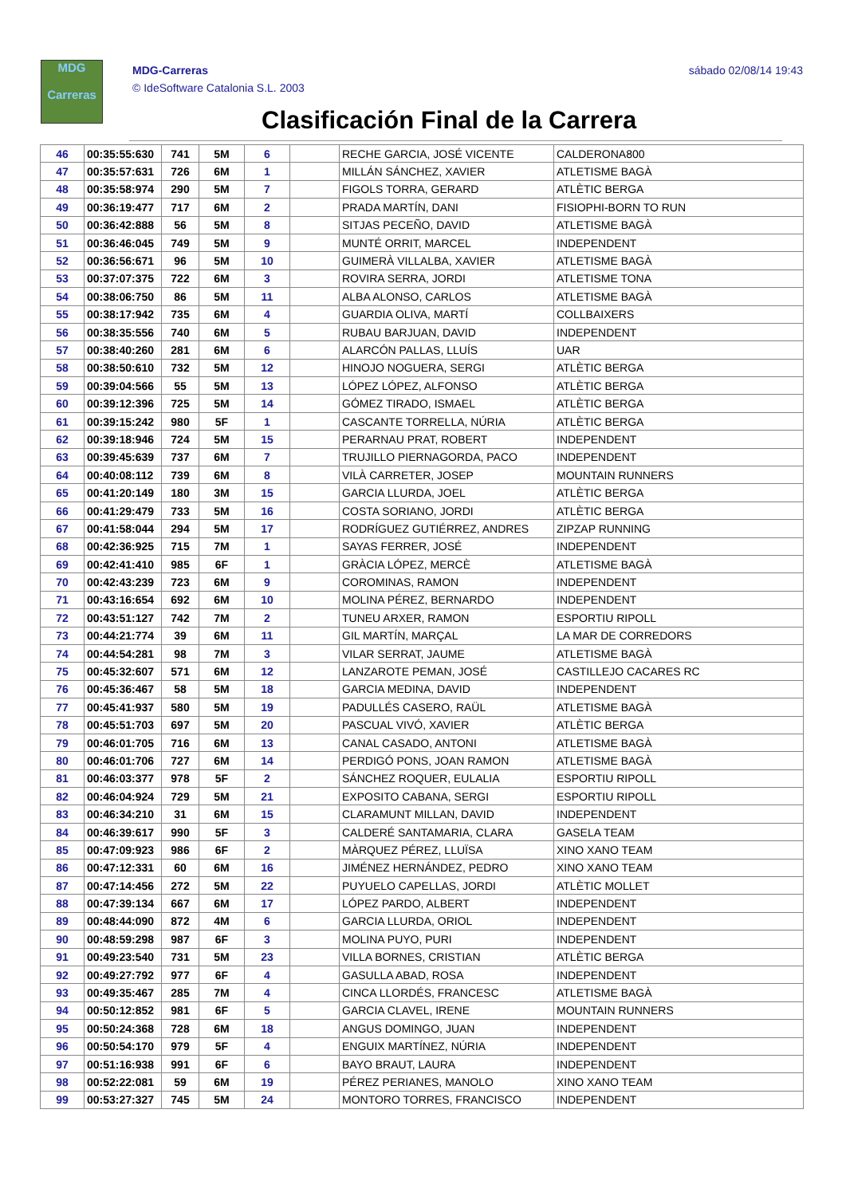MDG
Carreras
MDG-Carreras
© IdeSoftware Catalonia S.L. 2003
sábado 02/08/14 19:43
Clasificación Final de la Carrera
| 46 | 00:35:55:630 | 741 | 5M | 6 | | RECHE GARCIA, JOSÉ VICENTE | CALDERONA800 |
| 47 | 00:35:57:631 | 726 | 6M | 1 | | MILLÁN SÁNCHEZ, XAVIER | ATLETISME BAGÀ |
| 48 | 00:35:58:974 | 290 | 5M | 7 | | FIGOLS TORRA, GERARD | ATLÈTIC BERGA |
| 49 | 00:36:19:477 | 717 | 6M | 2 | | PRADA MARTÍN, DANI | FISIOPHI-BORN TO RUN |
| 50 | 00:36:42:888 | 56 | 5M | 8 | | SITJAS PECEÑO, DAVID | ATLETISME BAGÀ |
| 51 | 00:36:46:045 | 749 | 5M | 9 | | MUNTÉ ORRIT, MARCEL | INDEPENDENT |
| 52 | 00:36:56:671 | 96 | 5M | 10 | | GUIMERÀ VILLALBA, XAVIER | ATLETISME BAGÀ |
| 53 | 00:37:07:375 | 722 | 6M | 3 | | ROVIRA SERRA, JORDI | ATLETISME TONA |
| 54 | 00:38:06:750 | 86 | 5M | 11 | | ALBA ALONSO, CARLOS | ATLETISME BAGÀ |
| 55 | 00:38:17:942 | 735 | 6M | 4 | | GUARDIA OLIVA, MARTÍ | COLLBAIXERS |
| 56 | 00:38:35:556 | 740 | 6M | 5 | | RUBAU BARJUAN, DAVID | INDEPENDENT |
| 57 | 00:38:40:260 | 281 | 6M | 6 | | ALARCÓN PALLAS, LLUÍS | UAR |
| 58 | 00:38:50:610 | 732 | 5M | 12 | | HINOJO NOGUERA, SERGI | ATLÈTIC BERGA |
| 59 | 00:39:04:566 | 55 | 5M | 13 | | LÓPEZ LÓPEZ, ALFONSO | ATLÈTIC BERGA |
| 60 | 00:39:12:396 | 725 | 5M | 14 | | GÓMEZ TIRADO, ISMAEL | ATLÈTIC BERGA |
| 61 | 00:39:15:242 | 980 | 5F | 1 | | CASCANTE TORRELLA, NÚRIA | ATLÈTIC BERGA |
| 62 | 00:39:18:946 | 724 | 5M | 15 | | PERARNAU PRAT, ROBERT | INDEPENDENT |
| 63 | 00:39:45:639 | 737 | 6M | 7 | | TRUJILLO PIERNAGORDA, PACO | INDEPENDENT |
| 64 | 00:40:08:112 | 739 | 6M | 8 | | VILÀ CARRETER, JOSEP | MOUNTAIN RUNNERS |
| 65 | 00:41:20:149 | 180 | 3M | 15 | | GARCIA LLURDA, JOEL | ATLÈTIC BERGA |
| 66 | 00:41:29:479 | 733 | 5M | 16 | | COSTA SORIANO, JORDI | ATLÈTIC BERGA |
| 67 | 00:41:58:044 | 294 | 5M | 17 | | RODRÍGUEZ GUTIÉRREZ, ANDRES | ZIPZAP RUNNING |
| 68 | 00:42:36:925 | 715 | 7M | 1 | | SAYAS FERRER, JOSÉ | INDEPENDENT |
| 69 | 00:42:41:410 | 985 | 6F | 1 | | GRÀCIA LÓPEZ, MERCÈ | ATLETISME BAGÀ |
| 70 | 00:42:43:239 | 723 | 6M | 9 | | COROMINAS, RAMON | INDEPENDENT |
| 71 | 00:43:16:654 | 692 | 6M | 10 | | MOLINA PÉREZ, BERNARDO | INDEPENDENT |
| 72 | 00:43:51:127 | 742 | 7M | 2 | | TUNEU ARXER, RAMON | ESPORTIU RIPOLL |
| 73 | 00:44:21:774 | 39 | 6M | 11 | | GIL MARTÍN, MARÇAL | LA MAR DE CORREDORS |
| 74 | 00:44:54:281 | 98 | 7M | 3 | | VILAR SERRAT, JAUME | ATLETISME BAGÀ |
| 75 | 00:45:32:607 | 571 | 6M | 12 | | LANZAROTE PEMAN, JOSÉ | CASTILLEJO CACARES RC |
| 76 | 00:45:36:467 | 58 | 5M | 18 | | GARCIA MEDINA, DAVID | INDEPENDENT |
| 77 | 00:45:41:937 | 580 | 5M | 19 | | PADULLÉS CASERO, RAÜL | ATLETISME BAGÀ |
| 78 | 00:45:51:703 | 697 | 5M | 20 | | PASCUAL VIVÓ, XAVIER | ATLÈTIC BERGA |
| 79 | 00:46:01:705 | 716 | 6M | 13 | | CANAL CASADO, ANTONI | ATLETISME BAGÀ |
| 80 | 00:46:01:706 | 727 | 6M | 14 | | PERDIGÓ PONS, JOAN RAMON | ATLETISME BAGÀ |
| 81 | 00:46:03:377 | 978 | 5F | 2 | | SÁNCHEZ ROQUER, EULALIA | ESPORTIU RIPOLL |
| 82 | 00:46:04:924 | 729 | 5M | 21 | | EXPOSITO CABANA, SERGI | ESPORTIU RIPOLL |
| 83 | 00:46:34:210 | 31 | 6M | 15 | | CLARAMUNT MILLAN, DAVID | INDEPENDENT |
| 84 | 00:46:39:617 | 990 | 5F | 3 | | CALDERÉ SANTAMARIA, CLARA | GASELA TEAM |
| 85 | 00:47:09:923 | 986 | 6F | 2 | | MÀRQUEZ PÉREZ, LLUÏSA | XINO XANO TEAM |
| 86 | 00:47:12:331 | 60 | 6M | 16 | | JIMÉNEZ HERNÁNDEZ, PEDRO | XINO XANO TEAM |
| 87 | 00:47:14:456 | 272 | 5M | 22 | | PUYUELO CAPELLAS, JORDI | ATLÈTIC MOLLET |
| 88 | 00:47:39:134 | 667 | 6M | 17 | | LÓPEZ PARDO, ALBERT | INDEPENDENT |
| 89 | 00:48:44:090 | 872 | 4M | 6 | | GARCIA LLURDA, ORIOL | INDEPENDENT |
| 90 | 00:48:59:298 | 987 | 6F | 3 | | MOLINA PUYO, PURI | INDEPENDENT |
| 91 | 00:49:23:540 | 731 | 5M | 23 | | VILLA BORNES, CRISTIAN | ATLÈTIC BERGA |
| 92 | 00:49:27:792 | 977 | 6F | 4 | | GASULLA ABAD, ROSA | INDEPENDENT |
| 93 | 00:49:35:467 | 285 | 7M | 4 | | CINCA LLORDÉS, FRANCESC | ATLETISME BAGÀ |
| 94 | 00:50:12:852 | 981 | 6F | 5 | | GARCIA CLAVEL, IRENE | MOUNTAIN RUNNERS |
| 95 | 00:50:24:368 | 728 | 6M | 18 | | ANGUS DOMINGO, JUAN | INDEPENDENT |
| 96 | 00:50:54:170 | 979 | 5F | 4 | | ENGUIX MARTÍNEZ, NÚRIA | INDEPENDENT |
| 97 | 00:51:16:938 | 991 | 6F | 6 | | BAYO BRAUT, LAURA | INDEPENDENT |
| 98 | 00:52:22:081 | 59 | 6M | 19 | | PÉREZ PERIANES, MANOLO | XINO XANO TEAM |
| 99 | 00:53:27:327 | 745 | 5M | 24 | | MONTORO TORRES, FRANCISCO | INDEPENDENT |